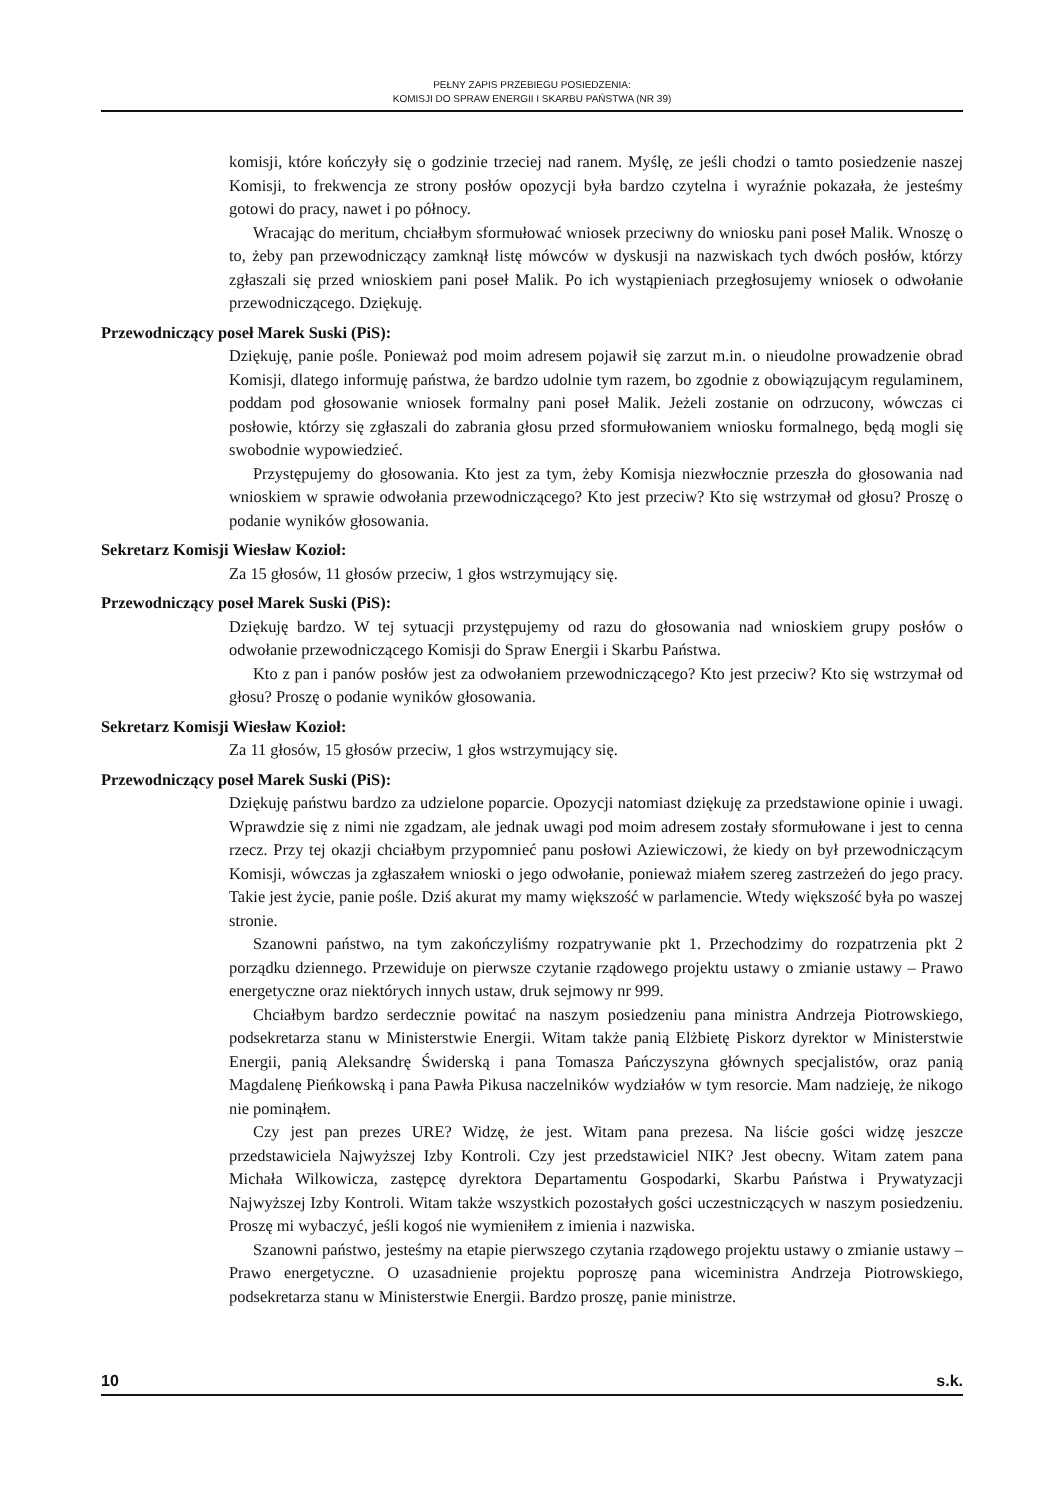PEŁNY ZAPIS PRZEBIEGU POSIEDZENIA:
KOMISJI DO SPRAW ENERGII I SKARBU PAŃSTWA (NR 39)
komisji, które kończyły się o godzinie trzeciej nad ranem. Myślę, ze jeśli chodzi o tamto posiedzenie naszej Komisji, to frekwencja ze strony posłów opozycji była bardzo czytelna i wyraźnie pokazała, że jesteśmy gotowi do pracy, nawet i po północy.
Wracając do meritum, chciałbym sformułować wniosek przeciwny do wniosku pani poseł Malik. Wnoszę o to, żeby pan przewodniczący zamknął listę mówców w dyskusji na nazwiskach tych dwóch posłów, którzy zgłaszali się przed wnioskiem pani poseł Malik. Po ich wystąpieniach przegłosujemy wniosek o odwołanie przewodniczącego. Dziękuję.
Przewodniczący poseł Marek Suski (PiS):
Dziękuję, panie pośle. Ponieważ pod moim adresem pojawił się zarzut m.in. o nieudolne prowadzenie obrad Komisji, dlatego informuję państwa, że bardzo udolnie tym razem, bo zgodnie z obowiązującym regulaminem, poddam pod głosowanie wniosek formalny pani poseł Malik. Jeżeli zostanie on odrzucony, wówczas ci posłowie, którzy się zgłaszali do zabrania głosu przed sformułowaniem wniosku formalnego, będą mogli się swobodnie wypowiedzieć.
Przystępujemy do głosowania. Kto jest za tym, żeby Komisja niezwłocznie przeszła do głosowania nad wnioskiem w sprawie odwołania przewodniczącego? Kto jest przeciw? Kto się wstrzymał od głosu? Proszę o podanie wyników głosowania.
Sekretarz Komisji Wiesław Kozioł:
Za 15 głosów, 11 głosów przeciw, 1 głos wstrzymujący się.
Przewodniczący poseł Marek Suski (PiS):
Dziękuję bardzo. W tej sytuacji przystępujemy od razu do głosowania nad wnioskiem grupy posłów o odwołanie przewodniczącego Komisji do Spraw Energii i Skarbu Państwa.
Kto z pan i panów posłów jest za odwołaniem przewodniczącego? Kto jest przeciw? Kto się wstrzymał od głosu? Proszę o podanie wyników głosowania.
Sekretarz Komisji Wiesław Kozioł:
Za 11 głosów, 15 głosów przeciw, 1 głos wstrzymujący się.
Przewodniczący poseł Marek Suski (PiS):
Dziękuję państwu bardzo za udzielone poparcie. Opozycji natomiast dziękuję za przedstawione opinie i uwagi. Wprawdzie się z nimi nie zgadzam, ale jednak uwagi pod moim adresem zostały sformułowane i jest to cenna rzecz. Przy tej okazji chciałbym przypomnieć panu posłowi Aziewiczowi, że kiedy on był przewodniczącym Komisji, wówczas ja zgłaszałem wnioski o jego odwołanie, ponieważ miałem szereg zastrzeżeń do jego pracy. Takie jest życie, panie pośle. Dziś akurat my mamy większość w parlamencie. Wtedy większość była po waszej stronie.
Szanowni państwo, na tym zakończyliśmy rozpatrywanie pkt 1. Przechodzimy do rozpatrzenia pkt 2 porządku dziennego. Przewiduje on pierwsze czytanie rządowego projektu ustawy o zmianie ustawy – Prawo energetyczne oraz niektórych innych ustaw, druk sejmowy nr 999.
Chciałbym bardzo serdecznie powitać na naszym posiedzeniu pana ministra Andrzeja Piotrowskiego, podsekretarza stanu w Ministerstwie Energii. Witam także panią Elżbietę Piskorz dyrektor w Ministerstwie Energii, panią Aleksandrę Świderską i pana Tomasza Pańczyszyna głównych specjalistów, oraz panią Magdalenę Pieńkowską i pana Pawła Pikusa naczelników wydziałów w tym resorcie. Mam nadzieję, że nikogo nie pominąłem.
Czy jest pan prezes URE? Widzę, że jest. Witam pana prezesa. Na liście gości widzę jeszcze przedstawiciela Najwyższej Izby Kontroli. Czy jest przedstawiciel NIK? Jest obecny. Witam zatem pana Michała Wilkowicza, zastępcę dyrektora Departamentu Gospodarki, Skarbu Państwa i Prywatyzacji Najwyższej Izby Kontroli. Witam także wszystkich pozostałych gości uczestniczących w naszym posiedzeniu. Proszę mi wybaczyć, jeśli kogoś nie wymieniłem z imienia i nazwiska.
Szanowni państwo, jesteśmy na etapie pierwszego czytania rządowego projektu ustawy o zmianie ustawy – Prawo energetyczne. O uzasadnienie projektu poproszę pana wiceministra Andrzeja Piotrowskiego, podsekretarza stanu w Ministerstwie Energii. Bardzo proszę, panie ministrze.
10 s.k.